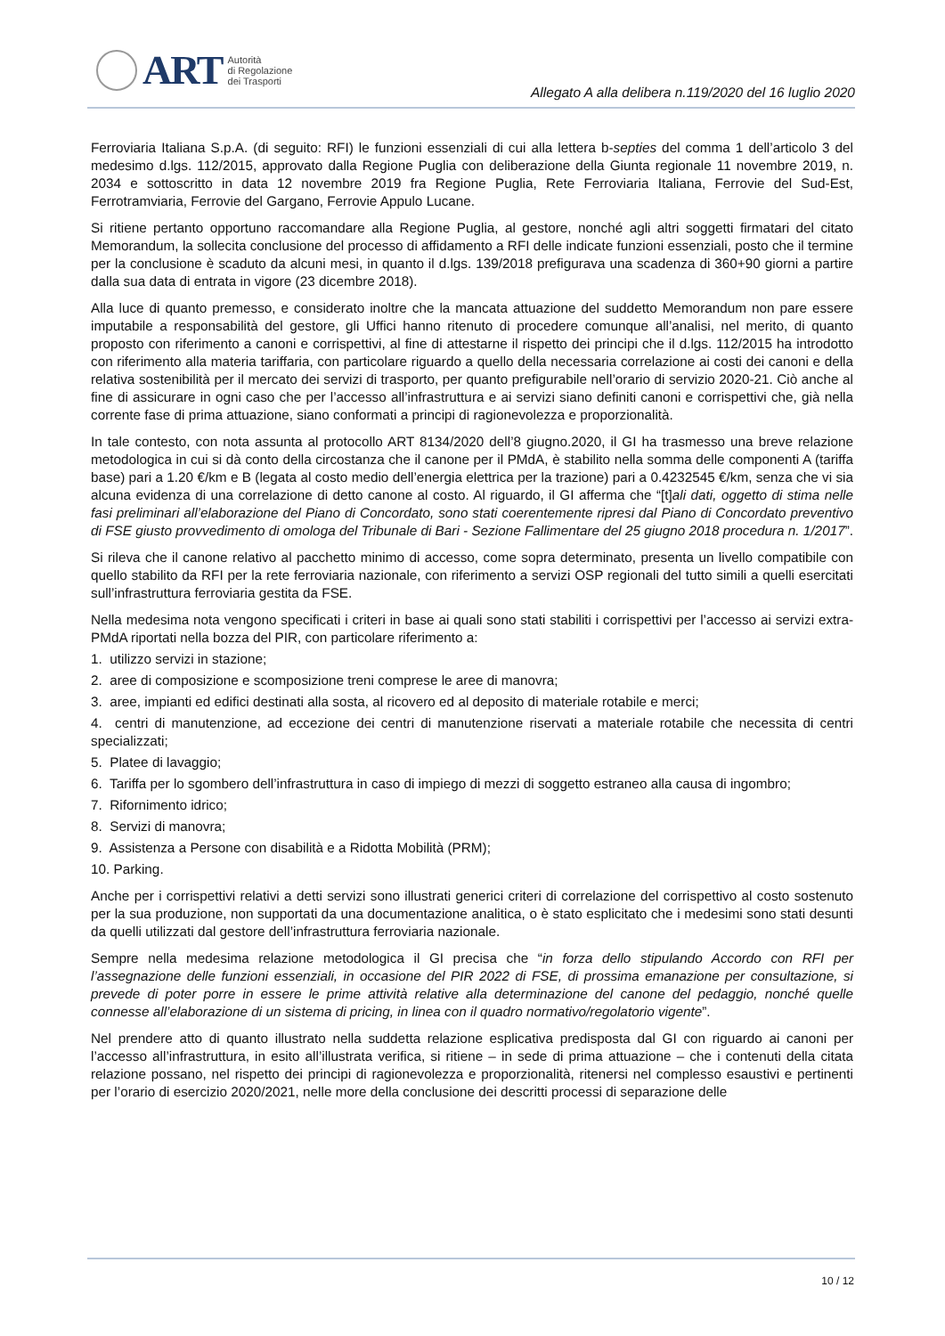ART Autorità
di Regolazione
dei Trasporti
Allegato A alla delibera n.119/2020 del 16 luglio 2020
Ferroviaria Italiana S.p.A. (di seguito: RFI) le funzioni essenziali di cui alla lettera b-septies del comma 1 dell’articolo 3 del medesimo d.lgs. 112/2015, approvato dalla Regione Puglia con deliberazione della Giunta regionale 11 novembre 2019, n. 2034 e sottoscritto in data 12 novembre 2019 fra Regione Puglia, Rete Ferroviaria Italiana, Ferrovie del Sud-Est, Ferrotramviaria, Ferrovie del Gargano, Ferrovie Appulo Lucane.
Si ritiene pertanto opportuno raccomandare alla Regione Puglia, al gestore, nonché agli altri soggetti firmatari del citato Memorandum, la sollecita conclusione del processo di affidamento a RFI delle indicate funzioni essenziali, posto che il termine per la conclusione è scaduto da alcuni mesi, in quanto il d.lgs. 139/2018 prefigurava una scadenza di 360+90 giorni a partire dalla sua data di entrata in vigore (23 dicembre 2018).
Alla luce di quanto premesso, e considerato inoltre che la mancata attuazione del suddetto Memorandum non pare essere imputabile a responsabilità del gestore, gli Uffici hanno ritenuto di procedere comunque all’analisi, nel merito, di quanto proposto con riferimento a canoni e corrispettivi, al fine di attestarne il rispetto dei principi che il d.lgs. 112/2015 ha introdotto con riferimento alla materia tariffaria, con particolare riguardo a quello della necessaria correlazione ai costi dei canoni e della relativa sostenibilità per il mercato dei servizi di trasporto, per quanto prefigurabile nell’orario di servizio 2020-21. Ciò anche al fine di assicurare in ogni caso che per l’accesso all’infrastruttura e ai servizi siano definiti canoni e corrispettivi che, già nella corrente fase di prima attuazione, siano conformati a principi di ragionevolezza e proporzionalità.
In tale contesto, con nota assunta al protocollo ART 8134/2020 dell’8 giugno.2020, il GI ha trasmesso una breve relazione metodologica in cui si dà conto della circostanza che il canone per il PMdA, è stabilito nella somma delle componenti A (tariffa base) pari a 1.20 €/km e B (legata al costo medio dell’energia elettrica per la trazione) pari a 0.4232545 €/km, senza che vi sia alcuna evidenza di una correlazione di detto canone al costo. Al riguardo, il GI afferma che “[t]ali dati, oggetto di stima nelle fasi preliminari all’elaborazione del Piano di Concordato, sono stati coerentemente ripresi dal Piano di Concordato preventivo di FSE giusto provvedimento di omologa del Tribunale di Bari - Sezione Fallimentare del 25 giugno 2018 procedura n. 1/2017”.
Si rileva che il canone relativo al pacchetto minimo di accesso, come sopra determinato, presenta un livello compatibile con quello stabilito da RFI per la rete ferroviaria nazionale, con riferimento a servizi OSP regionali del tutto simili a quelli esercitati sull’infrastruttura ferroviaria gestita da FSE.
Nella medesima nota vengono specificati i criteri in base ai quali sono stati stabiliti i corrispettivi per l’accesso ai servizi extra-PMdA riportati nella bozza del PIR, con particolare riferimento a:
1. utilizzo servizi in stazione;
2. aree di composizione e scomposizione treni comprese le aree di manovra;
3. aree, impianti ed edifici destinati alla sosta, al ricovero ed al deposito di materiale rotabile e merci;
4. centri di manutenzione, ad eccezione dei centri di manutenzione riservati a materiale rotabile che necessita di centri specializzati;
5. Platee di lavaggio;
6. Tariffa per lo sgombero dell’infrastruttura in caso di impiego di mezzi di soggetto estraneo alla causa di ingombro;
7. Rifornimento idrico;
8. Servizi di manovra;
9. Assistenza a Persone con disabilità e a Ridotta Mobilità (PRM);
10. Parking.
Anche per i corrispettivi relativi a detti servizi sono illustrati generici criteri di correlazione del corrispettivo al costo sostenuto per la sua produzione, non supportati da una documentazione analitica, o è stato esplicitato che i medesimi sono stati desunti da quelli utilizzati dal gestore dell’infrastruttura ferroviaria nazionale.
Sempre nella medesima relazione metodologica il GI precisa che “in forza dello stipulando Accordo con RFI per l’assegnazione delle funzioni essenziali, in occasione del PIR 2022 di FSE, di prossima emanazione per consultazione, si prevede di poter porre in essere le prime attività relative alla determinazione del canone del pedaggio, nonché quelle connesse all’elaborazione di un sistema di pricing, in linea con il quadro normativo/regolatorio vigente”.
Nel prendere atto di quanto illustrato nella suddetta relazione esplicativa predisposta dal GI con riguardo ai canoni per l’accesso all’infrastruttura, in esito all’illustrata verifica, si ritiene – in sede di prima attuazione – che i contenuti della citata relazione possano, nel rispetto dei principi di ragionevolezza e proporzionalità, ritenersi nel complesso esaustivi e pertinenti per l’orario di esercizio 2020/2021, nelle more della conclusione dei descritti processi di separazione delle
10 / 12